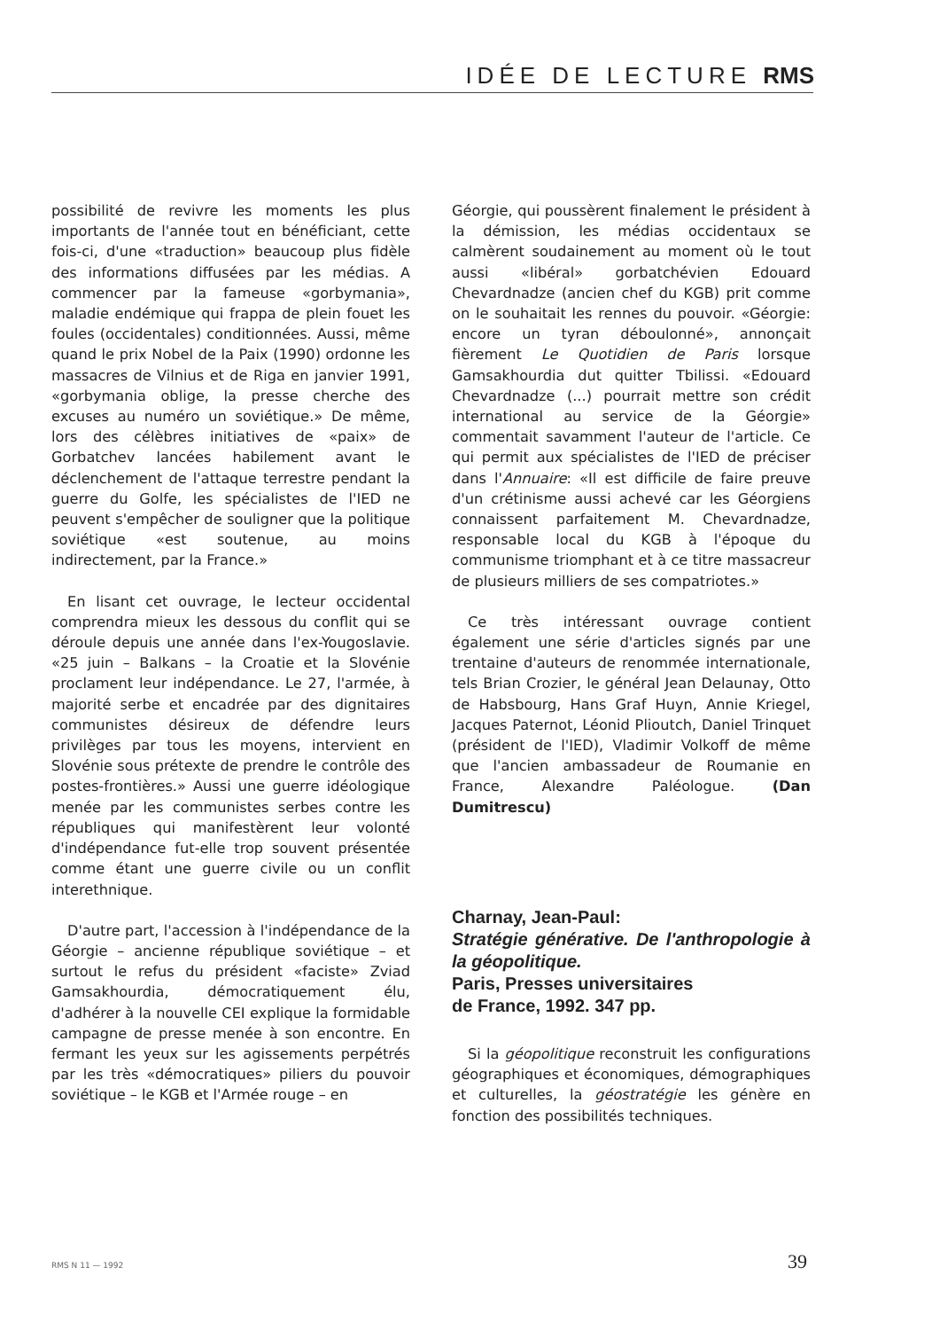IDÉE DE LECTURE RMS
possibilité de revivre les moments les plus importants de l'année tout en bénéficiant, cette fois-ci, d'une «traduction» beaucoup plus fidèle des informations diffusées par les médias. A commencer par la fameuse «gorbymania», maladie endémique qui frappa de plein fouet les foules (occidentales) conditionnées. Aussi, même quand le prix Nobel de la Paix (1990) ordonne les massacres de Vilnius et de Riga en janvier 1991, «gorbymania oblige, la presse cherche des excuses au numéro un soviétique.» De même, lors des célèbres initiatives de «paix» de Gorbatchev lancées habilement avant le déclenchement de l'attaque terrestre pendant la guerre du Golfe, les spécialistes de l'IED ne peuvent s'empêcher de souligner que la politique soviétique «est soutenue, au moins indirectement, par la France.»
En lisant cet ouvrage, le lecteur occidental comprendra mieux les dessous du conflit qui se déroule depuis une année dans l'ex-Yougoslavie. «25 juin – Balkans – la Croatie et la Slovénie proclament leur indépendance. Le 27, l'armée, à majorité serbe et encadrée par des dignitaires communistes désireux de défendre leurs privilèges par tous les moyens, intervient en Slovénie sous prétexte de prendre le contrôle des postes-frontières.» Aussi une guerre idéologique menée par les communistes serbes contre les républiques qui manifestèrent leur volonté d'indépendance fut-elle trop souvent présentée comme étant une guerre civile ou un conflit interethnique.
D'autre part, l'accession à l'indépendance de la Géorgie – ancienne république soviétique – et surtout le refus du président «faciste» Zviad Gamsakhourdia, démocratiquement élu, d'adhérer à la nouvelle CEI explique la formidable campagne de presse menée à son encontre. En fermant les yeux sur les agissements perpétrés par les très «démocratiques» piliers du pouvoir soviétique – le KGB et l'Armée rouge – en
Géorgie, qui poussèrent finalement le président à la démission, les médias occidentaux se calmèrent soudainement au moment où le tout aussi «libéral» gorbatchévien Edouard Chevardnadze (ancien chef du KGB) prit comme on le souhaitait les rennes du pouvoir. «Géorgie: encore un tyran déboulonné», annonçait fièrement Le Quotidien de Paris lorsque Gamsakhourdia dut quitter Tbilissi. «Edouard Chevardnadze (...) pourrait mettre son crédit international au service de la Géorgie» commentait savamment l'auteur de l'article. Ce qui permit aux spécialistes de l'IED de préciser dans l'Annuaire: «Il est difficile de faire preuve d'un crétinisme aussi achevé car les Géorgiens connaissent parfaitement M. Chevardnadze, responsable local du KGB à l'époque du communisme triomphant et à ce titre massacreur de plusieurs milliers de ses compatriotes.»
Ce très intéressant ouvrage contient également une série d'articles signés par une trentaine d'auteurs de renommée internationale, tels Brian Crozier, le général Jean Delaunay, Otto de Habsbourg, Hans Graf Huyn, Annie Kriegel, Jacques Paternot, Léonid Plioutch, Daniel Trinquet (président de l'IED), Vladimir Volkoff de même que l'ancien ambassadeur de Roumanie en France, Alexandre Paléologue. (Dan Dumitrescu)
Charnay, Jean-Paul:
Stratégie générative. De l'anthropologie à la géopolitique.
Paris, Presses universitaires
de France, 1992. 347 pp.
Si la géopolitique reconstruit les configurations géographiques et économiques, démographiques et culturelles, la géostratégie les génère en fonction des possibilités techniques.
RMS N 11 — 1992 39